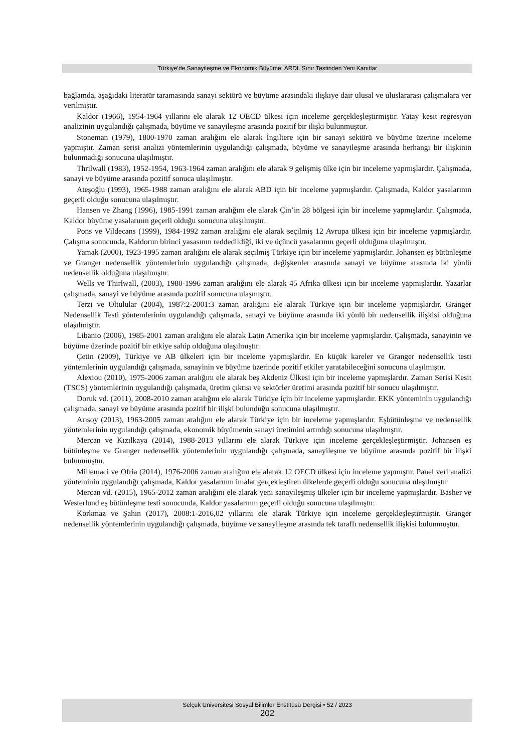Türkiye’de Sanayileşme ve Ekonomik Büyüme: ARDL Sınır Testinden Yeni Kanıtlar
bağlamda, aşağıdaki literatür taramasında sanayi sektörü ve büyüme arasındaki ilişkiye dair ulusal ve uluslararası çalışmalara yer verilmiştir.
Kaldor (1966), 1954-1964 yıllarını ele alarak 12 OECD ülkesi için inceleme gerçekleşleştirmiştir. Yatay kesit regresyon analizinin uygulandığı çalışmada, büyüme ve sanayileşme arasında pozitif bir ilişki bulunmuştur.
Stoneman (1979), 1800-1970 zaman aralığını ele alarak İngiltere için bir sanayi sektörü ve büyüme üzerine inceleme yapmıştır. Zaman serisi analizi yöntemlerinin uygulandığı çalışmada, büyüme ve sanayileşme arasında herhangi bir ilişkinin bulunmadığı sonucuna ulaşılmıştır.
Thrilwall (1983), 1952-1954, 1963-1964 zaman aralığını ele alarak 9 gelişmiş ülke için bir inceleme yapmışlardır. Çalışmada, sanayi ve büyüme arasında pozitif sonuca ulaşılmıştır.
Ateşoğlu (1993), 1965-1988 zaman aralığını ele alarak ABD için bir inceleme yapmışlardır. Çalışmada, Kaldor yasalarının geçerli olduğu sonucuna ulaşılmıştır.
Hansen ve Zhang (1996), 1985-1991 zaman aralığını ele alarak Çin’in 28 bölgesi için bir inceleme yapmışlardır. Çalışmada, Kaldor büyüme yasalarının geçerli olduğu sonucuna ulaşılmıştır.
Pons ve Vildecans (1999), 1984-1992 zaman aralığını ele alarak seçilmiş 12 Avrupa ülkesi için bir inceleme yapmışlardır. Çalışma sonucunda, Kaldorun birinci yasasının reddedildiği, iki ve üçüncü yasalarının geçerli olduğuna ulaşılmıştır.
Yamak (2000), 1923-1995 zaman aralığını ele alarak seçilmiş Türkiye için bir inceleme yapmışlardır. Johansen eş bütünleşme ve Granger nedensellik yöntemlerinin uygulandığı çalışmada, değişkenler arasında sanayi ve büyüme arasında iki yönlü nedensellik olduğuna ulaşılmıştır.
Wells ve Thirlwall, (2003), 1980-1996 zaman aralığını ele alarak 45 Afrika ülkesi için bir inceleme yapmışlardır. Yazarlar çalışmada, sanayi ve büyüme arasında pozitif sonucuna ulaşmıştır.
Terzi ve Oltulular (2004), 1987:2-2001:3 zaman aralığını ele alarak Türkiye için bir inceleme yapmışlardır. Granger Nedensellik Testi yöntemlerinin uygulandığı çalışmada, sanayi ve büyüme arasında iki yönlü bir nedensellik ilişkisi olduğuna ulaşılmıştır.
Libanio (2006), 1985-2001 zaman aralığını ele alarak Latin Amerika için bir inceleme yapmışlardır. Çalışmada, sanayinin ve büyüme üzerinde pozitif bir etkiye sahip olduğuna ulaşılmıştır.
Çetin (2009), Türkiye ve AB ülkeleri için bir inceleme yapmışlardır. En küçük kareler ve Granger nedensellik testi yöntemlerinin uygulandığı çalışmada, sanayinin ve büyüme üzerinde pozitif etkiler yaratabileceğini sonucuna ulaşılmıştır.
Alexiou (2010), 1975-2006 zaman aralığını ele alarak beş Akdeniz Ülkesi için bir inceleme yapmışlardır. Zaman Serisi Kesit (TSCS) yöntemlerinin uygulandığı çalışmada, üretim çıktısı ve sektörler üretimi arasında pozitif bir sonucu ulaşılmıştır.
Doruk vd. (2011), 2008-2010 zaman aralığını ele alarak Türkiye için bir inceleme yapmışlardır. EKK yönteminin uygulandığı çalışmada, sanayi ve büyüme arasında pozitif bir ilişki bulunduğu sonucuna ulaşılmıştır.
Arısoy (2013), 1963-2005 zaman aralığını ele alarak Türkiye için bir inceleme yapmışlardır. Eşbütünleşme ve nedensellik yöntemlerinin uygulandığı çalışmada, ekonomik büyümenin sanayi üretimini artırdığı sonucuna ulaşılmıştır.
Mercan ve Kızılkaya (2014), 1988-2013 yıllarını ele alarak Türkiye için inceleme gerçekleşleştirmiştir. Johansen eş bütünleşme ve Granger nedensellik yöntemlerinin uygulandığı çalışmada, sanayileşme ve büyüme arasında pozitif bir ilişki bulunmuştur.
Millemaci ve Ofria (2014), 1976-2006 zaman aralığını ele alarak 12 OECD ülkesi için inceleme yapmıştır. Panel veri analizi yönteminin uygulandığı çalışmada, Kaldor yasalarının imalat gerçekleştiren ülkelerde geçerli olduğu sonucuna ulaşılmıştır
Mercan vd. (2015), 1965-2012 zaman aralığını ele alarak yeni sanayileşmiş ülkeler için bir inceleme yapmışlardır. Basher ve Westerlund eş bütünleşme testi sonucunda, Kaldor yasalarının geçerli olduğu sonucuna ulaşılmıştır.
Korkmaz ve Şahin (2017), 2008:1-2016,02 yıllarını ele alarak Türkiye için inceleme gerçekleşleştirmiştir. Granger nedensellik yöntemlerinin uygulandığı çalışmada, büyüme ve sanayileşme arasında tek taraflı nedensellik ilişkisi bulunmuştur.
Selçuk Üniversitesi Sosyal Bilimler Enstitüsü Dergisi • 52 / 2023
202